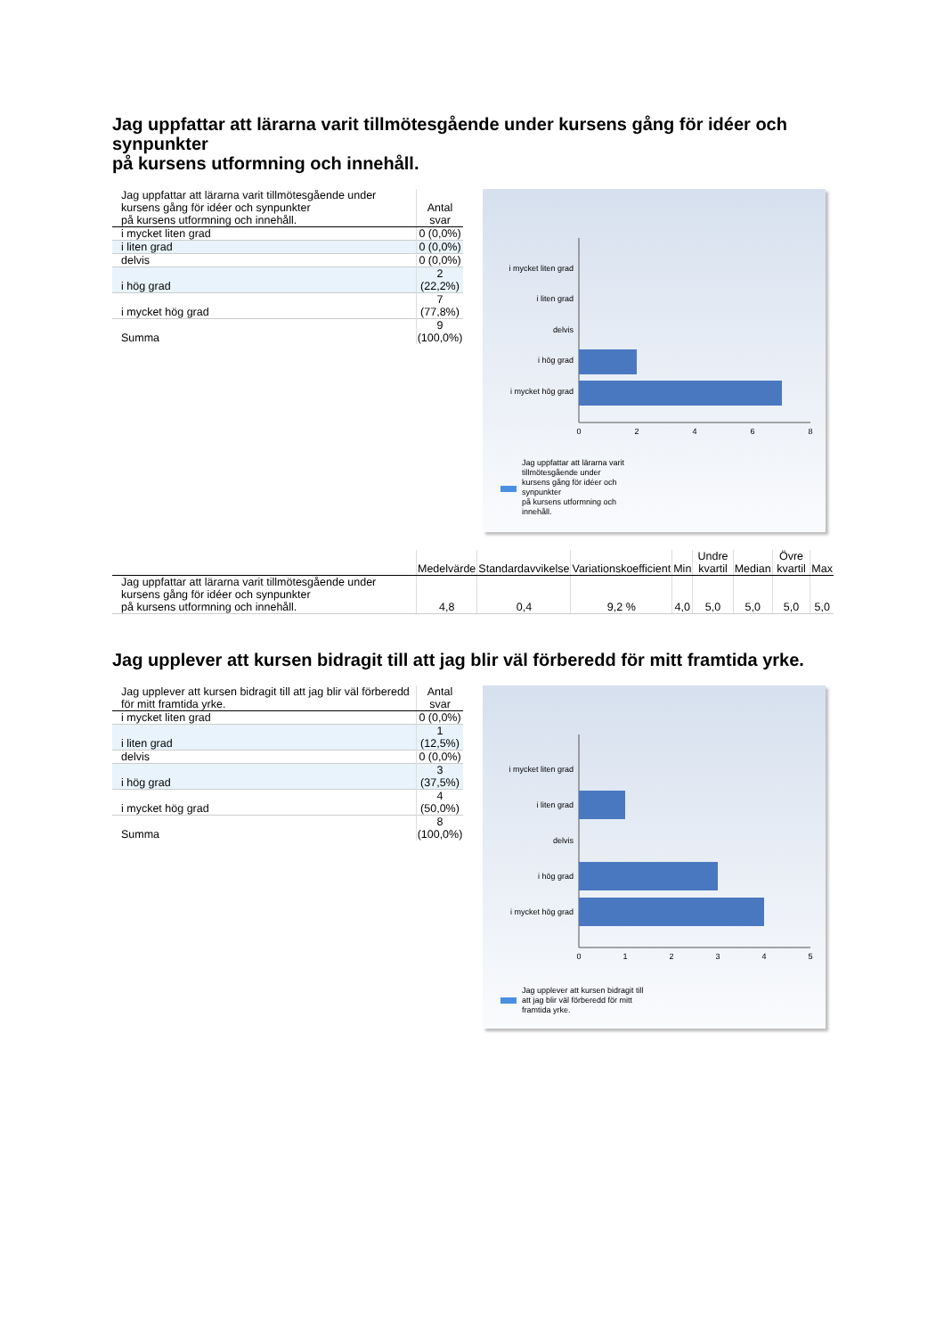Jag uppfattar att lärarna varit tillmötesgående under kursens gång för idéer och synpunkter
på kursens utformning och innehåll.
| Jag uppfattar att lärarna varit tillmötesgående under kursens gång för idéer och synpunkter på kursens utformning och innehåll. | Antal svar |
| --- | --- |
| i mycket liten grad | 0 (0,0%) |
| i liten grad | 0 (0,0%) |
| delvis | 0 (0,0%) |
| i hög grad | 2 (22,2%) |
| i mycket hög grad | 7 (77,8%) |
| Summa | 9 (100,0%) |
i mycket liten grad
i liten grad
delvis
i hög grad
i mycket hög grad
0
2
4
6
8
Jag uppfattar att lärarna varit tillmötesgående under kursens gång för idéer och synpunkter
på kursens utformning och innehåll.
| | Medelvärde | Standardavvikelse | Variationskoefficient | Min | Undre kvartil | Median | Övre kvartil | Max |
| --- | --- | --- | --- | --- | --- | --- | --- | --- |
| Jag uppfattar att lärarna varit tillmötesgående under kursens gång för idéer och synpunkter på kursens utformning och innehåll. | 4,8 | 0,4 | 9,2 % | 4,0 | 5,0 | 5,0 | 5,0 | 5,0 |
Jag upplever att kursen bidragit till att jag blir väl förberedd för mitt framtida yrke.
| Jag upplever att kursen bidragit till att jag blir väl förberedd för mitt framtida yrke. | Antal svar |
| --- | --- |
| i mycket liten grad | 0 (0,0%) |
| i liten grad | 1 (12,5%) |
| delvis | 0 (0,0%) |
| i hög grad | 3 (37,5%) |
| i mycket hög grad | 4 (50,0%) |
| Summa | 8 (100,0%) |
i mycket liten grad
i liten grad
delvis
i hög grad
i mycket hög grad
0
1
2
3
4
5
Jag upplever att kursen bidragit till att jag blir väl förberedd för mitt framtida yrke.